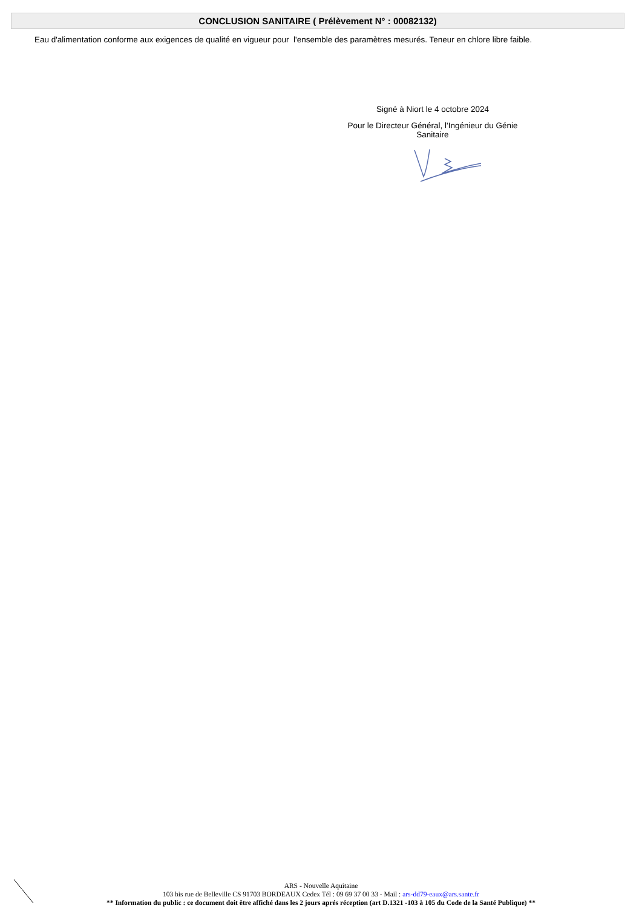CONCLUSION SANITAIRE ( Prélèvement N° : 00082132)
Eau d'alimentation conforme aux exigences de qualité en vigueur pour l'ensemble des paramètres mesurés. Teneur en chlore libre faible.
Signé à Niort le 4 octobre 2024
Pour le Directeur Général, l'Ingénieur du Génie
Sanitaire
ARS - Nouvelle Aquitaine
103 bis rue de Belleville CS 91703 BORDEAUX Cedex Tél : 09 69 37 00 33 - Mail : ars-dd79-eaux@ars.sante.fr
** Information du public : ce document doit être affiché dans les 2 jours aprés réception (art D.1321 -103 à 105 du Code de la Santé Publique) **